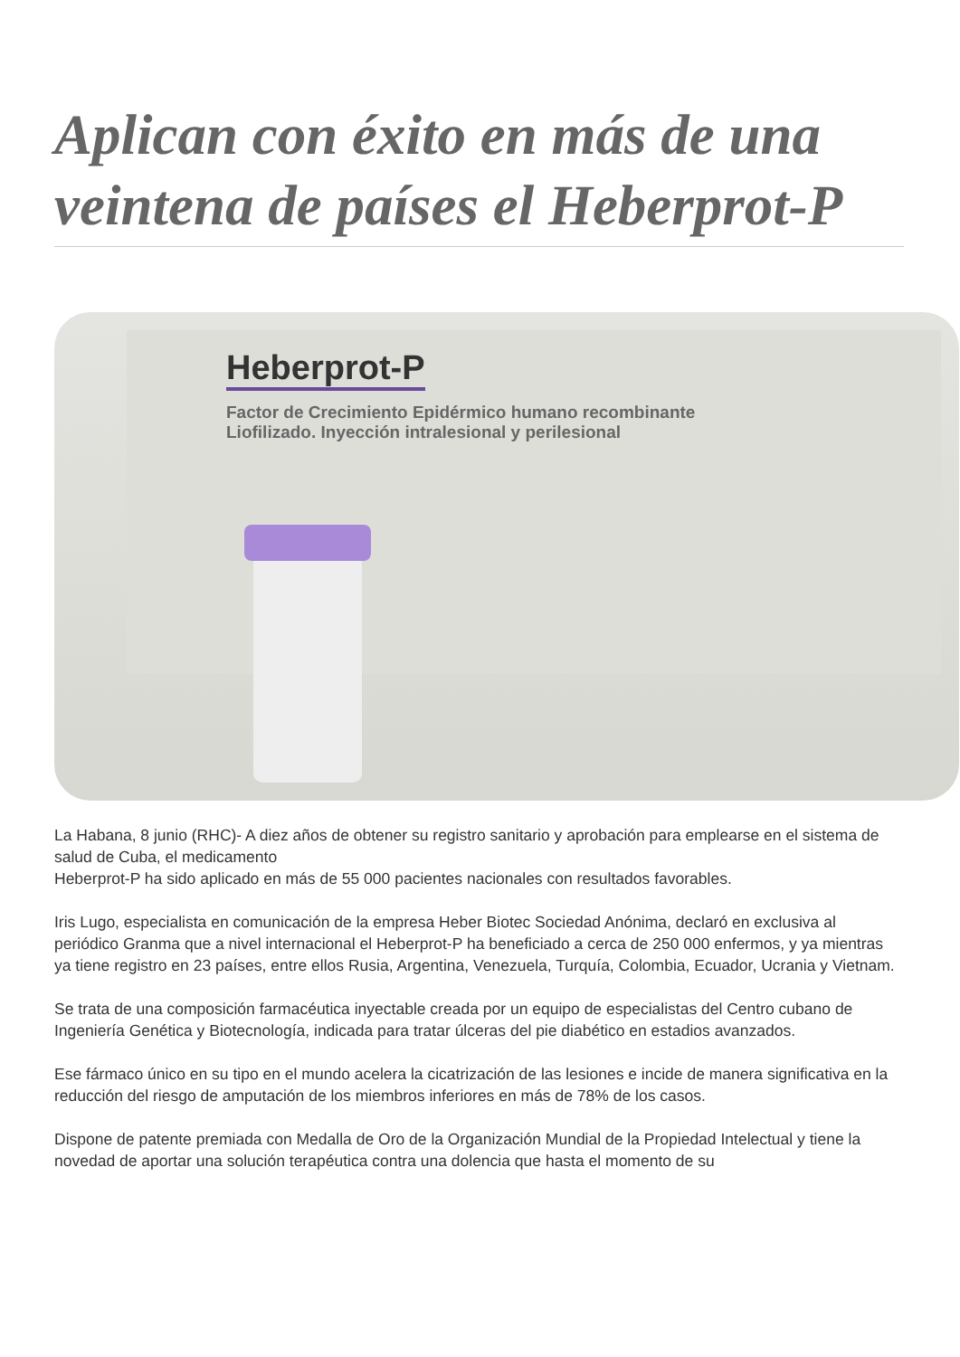Aplican con éxito en más de una veintena de países el Heberprot-P
Heberprot-P
Factor de Crecimiento Epidérmico humano recombinante
Liofilizado. Inyección intralesional y perilesional
La Habana, 8 junio (RHC)- A diez años de obtener su registro sanitario y aprobación para emplearse en el sistema de salud de Cuba, el medicamento
Heberprot-P ha sido aplicado en más de 55 000 pacientes nacionales con resultados favorables.
Iris Lugo, especialista en comunicación de la empresa Heber Biotec Sociedad Anónima, declaró en exclusiva al periódico Granma que a nivel internacional el Heberprot-P ha beneficiado a cerca de 250 000 enfermos, y ya mientras ya tiene registro en 23 países, entre ellos Rusia, Argentina, Venezuela, Turquía, Colombia, Ecuador, Ucrania y Vietnam.
Se trata de una composición farmacéutica inyectable creada por un equipo de especialistas del Centro cubano de Ingeniería Genética y Biotecnología, indicada para tratar úlceras del pie diabético en estadios avanzados.
Ese fármaco único en su tipo en el mundo acelera la cicatrización de las lesiones e incide de manera significativa en la reducción del riesgo de amputación de los miembros inferiores en más de 78% de los casos.
Dispone de patente premiada con Medalla de Oro de la Organización Mundial de la Propiedad Intelectual y tiene la novedad de aportar una solución terapéutica contra una dolencia que hasta el momento de su